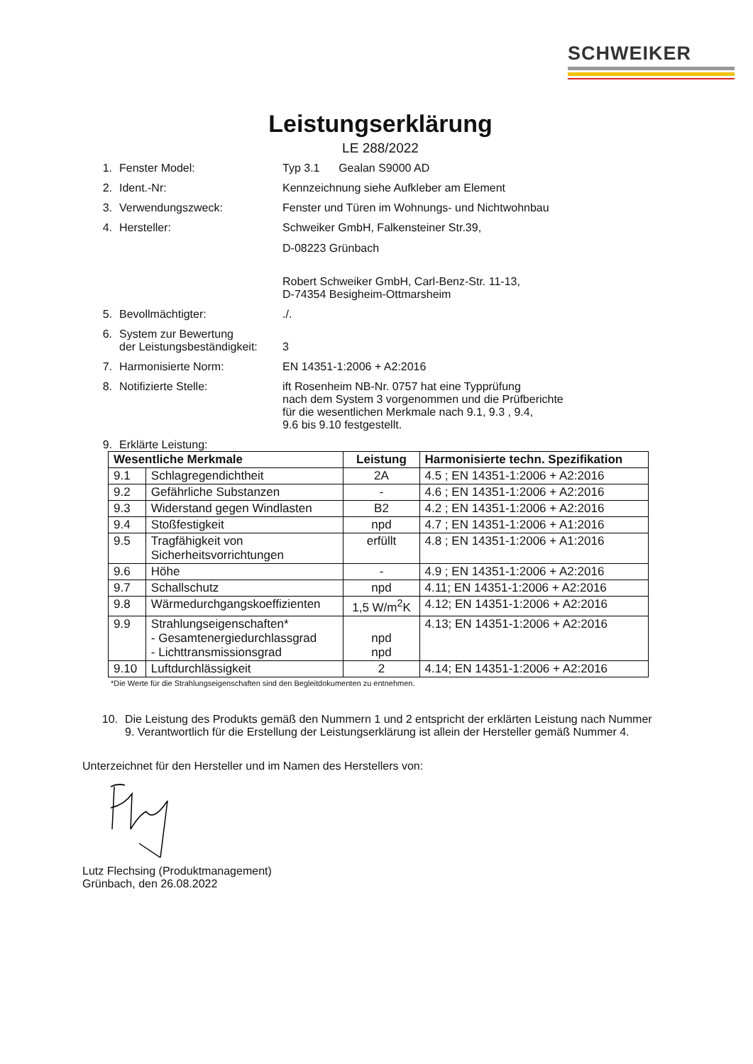SCHWEIKER
Leistungserklärung
LE 288/2022
1. Fenster Model: Typ 3.1 Gealan S9000 AD
2. Ident.-Nr: Kennzeichnung siehe Aufkleber am Element
3. Verwendungszweck: Fenster und Türen im Wohnungs- und Nichtwohnbau
4. Hersteller: Schweiker GmbH, Falkensteiner Str.39,
D-08223 Grünbach
Robert Schweiker GmbH, Carl-Benz-Str. 11-13,
D-74354 Besigheim-Ottmarsheim
5. Bevollmächtigter: ./.
6. System zur Bewertung
der Leistungsbeständigkeit:
3
7. Harmonisierte Norm: EN 14351-1:2006 + A2:2016
8. Notifizierte Stelle: ift Rosenheim NB-Nr. 0757 hat eine Typprüfung
nach dem System 3 vorgenommen und die Prüfberichte
für die wesentlichen Merkmale nach 9.1, 9.3 , 9.4,
9.6 bis 9.10 festgestellt.
9. Erklärte Leistung:
| Wesentliche Merkmale | | Leistung | Harmonisierte techn. Spezifikation |
| --- | --- | --- | --- |
| 9.1 | Schlagregendichtheit | 2A | 4.5 ; EN 14351-1:2006 + A2:2016 |
| 9.2 | Gefährliche Substanzen | - | 4.6 ; EN 14351-1:2006 + A2:2016 |
| 9.3 | Widerstand gegen Windlasten | B2 | 4.2 ; EN 14351-1:2006 + A2:2016 |
| 9.4 | Stoßfestigkeit | npd | 4.7 ; EN 14351-1:2006 + A1:2016 |
| 9.5 | Tragfähigkeit von Sicherheitsvorrichtungen | erfüllt | 4.8 ; EN 14351-1:2006 + A1:2016 |
| 9.6 | Höhe | - | 4.9 ; EN 14351-1:2006 + A2:2016 |
| 9.7 | Schallschutz | npd | 4.11; EN 14351-1:2006 + A2:2016 |
| 9.8 | Wärmedurchgangskoeffizienten | 1,5 W/m<sup>2</sup>K | 4.12; EN 14351-1:2006 + A2:2016 |
| 9.9 | Strahlungseigenschaften* - Gesamtenergiedurchlassgrad - Lichttransmissionsgrad | npd npd | 4.13; EN 14351-1:2006 + A2:2016 |
| 9.10 | Luftdurchlässigkeit | 2 | 4.14; EN 14351-1:2006 + A2:2016 |
*Die Werte für die Strahlungseigenschaften sind den Begleitdokumenten zu entnehmen.
10. Die Leistung des Produkts gemäß den Nummern 1 und 2 entspricht der erklärten Leistung nach Nummer 9. Verantwortlich für die Erstellung der Leistungserklärung ist allein der Hersteller gemäß Nummer 4.
Unterzeichnet für den Hersteller und im Namen des Herstellers von:
Lutz Flechsing (Produktmanagement)
Grünbach, den 26.08.2022